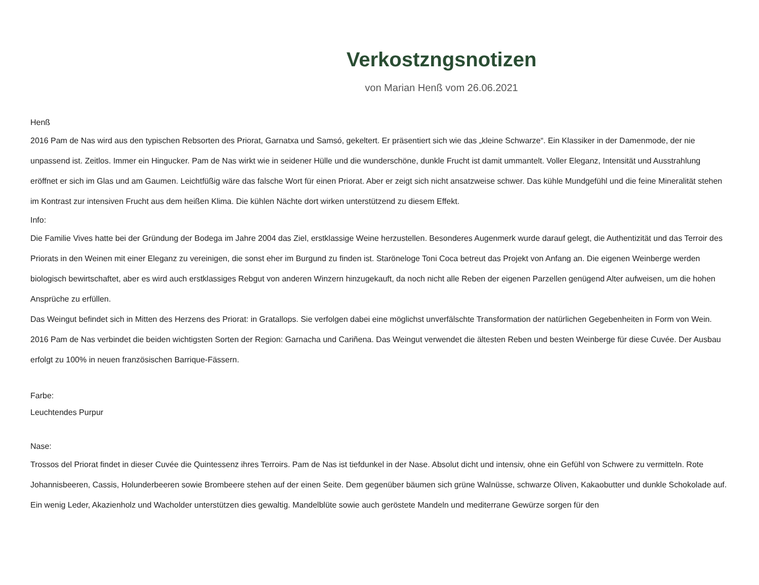Verkostzngsnotizen
von Marian Henß vom 26.06.2021
Henß
2016 Pam de Nas wird aus den typischen Rebsorten des Priorat, Garnatxa und Samsó, gekeltert. Er präsentiert sich wie das „kleine Schwarze“. Ein Klassiker in der Damenmode, der nie unpassend ist. Zeitlos. Immer ein Hingucker. Pam de Nas wirkt wie in seidener Hülle und die wunderschöne, dunkle Frucht ist damit ummantelt. Voller Eleganz, Intensität und Ausstrahlung eröffnet er sich im Glas und am Gaumen. Leichtfüßig wäre das falsche Wort für einen Priorat. Aber er zeigt sich nicht ansatzweise schwer. Das kühle Mundgefühl und die feine Mineralität stehen im Kontrast zur intensiven Frucht aus dem heißen Klima. Die kühlen Nächte dort wirken unterstützend zu diesem Effekt.
Info:
Die Familie Vives hatte bei der Gründung der Bodega im Jahre 2004 das Ziel, erstklassige Weine herzustellen. Besonderes Augenmerk wurde darauf gelegt, die Authentizität und das Terroir des Priorats in den Weinen mit einer Eleganz zu vereinigen, die sonst eher im Burgund zu finden ist. Staröneloge Toni Coca betreut das Projekt von Anfang an. Die eigenen Weinberge werden biologisch bewirtschaftet, aber es wird auch erstklassiges Rebgut von anderen Winzern hinzugekauft, da noch nicht alle Reben der eigenen Parzellen genügend Alter aufweisen, um die hohen Ansprüche zu erfüllen.
Das Weingut befindet sich in Mitten des Herzens des Priorat: in Gratallops. Sie verfolgen dabei eine möglichst unverfälschte Transformation der natürlichen Gegebenheiten in Form von Wein.
2016 Pam de Nas verbindet die beiden wichtigsten Sorten der Region: Garnacha und Cariñena. Das Weingut verwendet die ältesten Reben und besten Weinberge für diese Cuvée. Der Ausbau erfolgt zu 100% in neuen französischen Barrique-Fässern.
Farbe:
Leuchtendes Purpur
Nase:
Trossos del Priorat findet in dieser Cuvée die Quintessenz ihres Terroirs. Pam de Nas ist tiefdunkel in der Nase. Absolut dicht und intensiv, ohne ein Gefühl von Schwere zu vermitteln. Rote Johannisbeeren, Cassis, Holunderbeeren sowie Brombeere stehen auf der einen Seite. Dem gegenüber bäumen sich grüne Walnüsse, schwarze Oliven, Kakaobutter und dunkle Schokolade auf. Ein wenig Leder, Akazienholz und Wacholder unterstützen dies gewaltig. Mandelblüte sowie auch geröstete Mandeln und mediterrane Gewürze sorgen für den